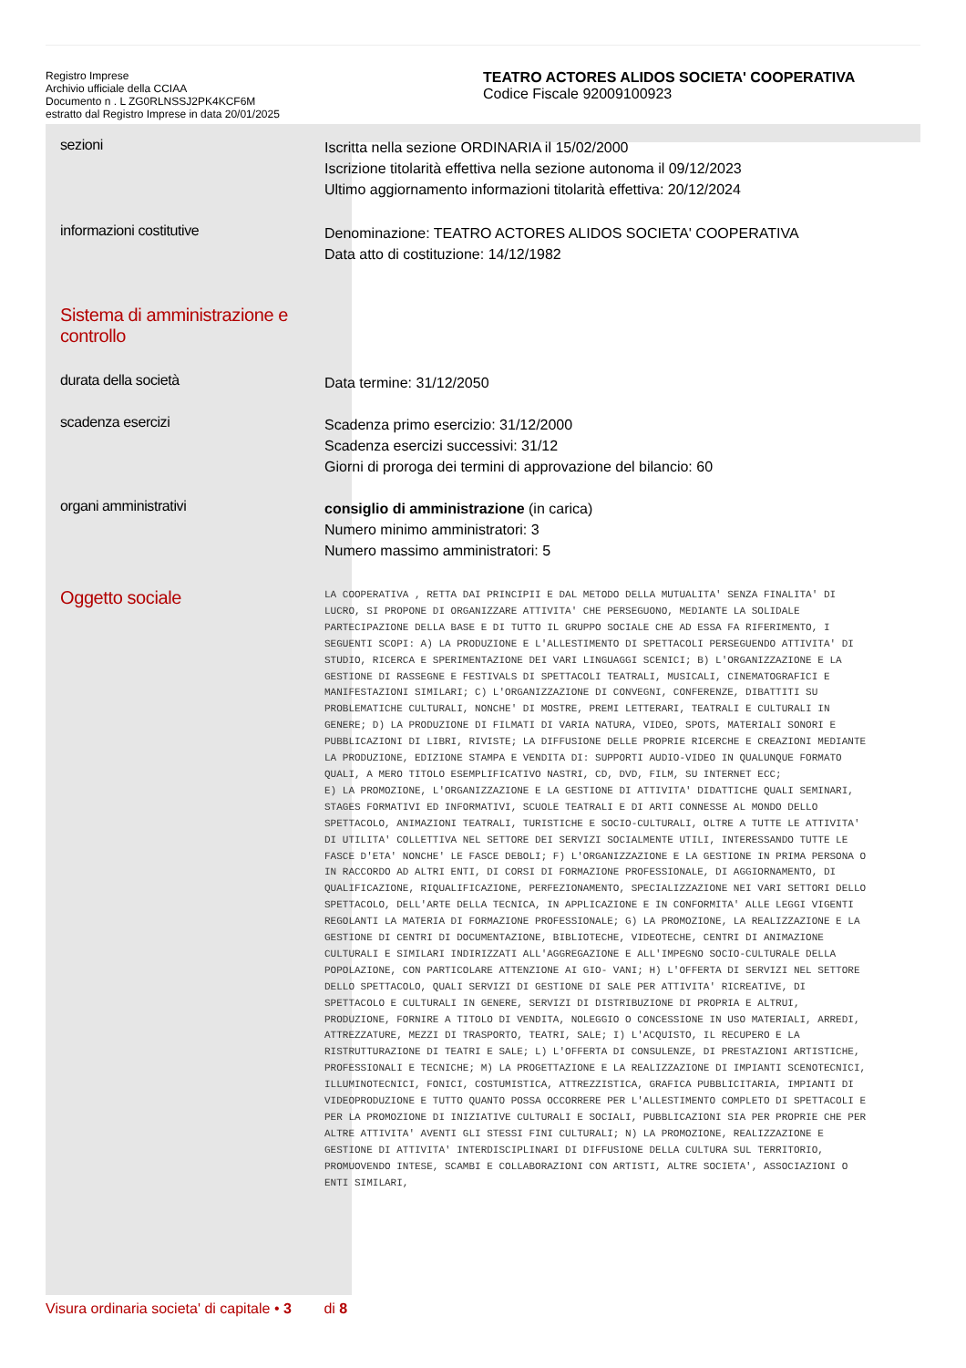Registro Imprese
Archivio ufficiale della CCIAA
Documento n . L ZG0RLNSSJ2PK4KCF6M
estratto dal Registro Imprese in data 20/01/2025
TEATRO ACTORES ALIDOS SOCIETA' COOPERATIVA
Codice Fiscale 92009100923
sezioni
Iscritta nella sezione ORDINARIA il 15/02/2000
Iscrizione titolarità effettiva nella sezione autonoma il 09/12/2023
Ultimo aggiornamento informazioni titolarità effettiva: 20/12/2024
informazioni costitutive
Denominazione: TEATRO ACTORES ALIDOS SOCIETA' COOPERATIVA
Data atto di costituzione: 14/12/1982
Sistema di amministrazione e controllo
durata della società
Data termine: 31/12/2050
scadenza esercizi
Scadenza primo esercizio: 31/12/2000
Scadenza esercizi successivi: 31/12
Giorni di proroga dei termini di approvazione del bilancio: 60
organi amministrativi
consiglio di amministrazione (in carica)
Numero minimo amministratori: 3
Numero massimo amministratori: 5
Oggetto sociale
LA COOPERATIVA , RETTA DAI PRINCIPII E DAL METODO DELLA MUTUALITA' SENZA FINALITA' DI LUCRO, SI PROPONE DI ORGANIZZARE ATTIVITA' CHE PERSEGUONO, MEDIANTE LA SOLIDALE PARTECIPAZIONE DELLA BASE E DI TUTTO IL GRUPPO SOCIALE CHE AD ESSA FA RIFERIMENTO, I SEGUENTI SCOPI: A) LA PRODUZIONE E L'ALLESTIMENTO DI SPETTACOLI PERSEGUENDO ATTIVITA' DI STUDIO, RICERCA E SPERIMENTAZIONE DEI VARI LINGUAGGI SCENICI; B) L'ORGANIZZAZIONE E LA GESTIONE DI RASSEGNE E FESTIVALS DI SPETTACOLI TEATRALI, MUSICALI, CINEMATOGRAFICI E MANIFESTAZIONI SIMILARI; C) L'ORGANIZZAZIONE DI CONVEGNI, CONFERENZE, DIBATTITI SU PROBLEMATICHE CULTURALI, NONCHE' DI MOSTRE, PREMI LETTERARI, TEATRALI E CULTURALI IN GENERE; D) LA PRODUZIONE DI FILMATI DI VARIA NATURA, VIDEO, SPOTS, MATERIALI SONORI E PUBBLICAZIONI DI LIBRI, RIVISTE; LA DIFFUSIONE DELLE PROPRIE RICERCHE E CREAZIONI MEDIANTE LA PRODUZIONE, EDIZIONE STAMPA E VENDITA DI: SUPPORTI AUDIO-VIDEO IN QUALUNQUE FORMATO QUALI, A MERO TITOLO ESEMPLIFICATIVO NASTRI, CD, DVD, FILM, SU INTERNET ECC;
E) LA PROMOZIONE, L'ORGANIZZAZIONE E LA GESTIONE DI ATTIVITA' DIDATTICHE QUALI SEMINARI, STAGES FORMATIVI ED INFORMATIVI, SCUOLE TEATRALI E DI ARTI CONNESSE AL MONDO DELLO SPETTACOLO, ANIMAZIONI TEATRALI, TURISTICHE E SOCIO-CULTURALI, OLTRE A TUTTE LE ATTIVITA' DI UTILITA' COLLETTIVA NEL SETTORE DEI SERVIZI SOCIALMENTE UTILI, INTERESSANDO TUTTE LE FASCE D'ETA' NONCHE' LE FASCE DEBOLI; F) L'ORGANIZZAZIONE E LA GESTIONE IN PRIMA PERSONA O IN RACCORDO AD ALTRI ENTI, DI CORSI DI FORMAZIONE PROFESSIONALE, DI AGGIORNAMENTO, DI QUALIFICAZIONE, RIQUALIFICAZIONE, PERFEZIONAMENTO, SPECIALIZZAZIONE NEI VARI SETTORI DELLO SPETTACOLO, DELL'ARTE DELLA TECNICA, IN APPLICAZIONE E IN CONFORMITA' ALLE LEGGI VIGENTI REGOLANTI LA MATERIA DI FORMAZIONE PROFESSIONALE; G) LA PROMOZIONE, LA REALIZZAZIONE E LA GESTIONE DI CENTRI DI DOCUMENTAZIONE, BIBLIOTECHE, VIDEOTECHE, CENTRI DI ANIMAZIONE CULTURALI E SIMILARI INDIRIZZATI ALL'AGGREGAZIONE E ALL'IMPEGNO SOCIO-CULTURALE DELLA POPOLAZIONE, CON PARTICOLARE ATTENZIONE AI GIO- VANI; H) L'OFFERTA DI SERVIZI NEL SETTORE DELLO SPETTACOLO, QUALI SERVIZI DI GESTIONE DI SALE PER ATTIVITA' RICREATIVE, DI SPETTACOLO E CULTURALI IN GENERE, SERVIZI DI DISTRIBUZIONE DI PROPRIA E ALTRUI, PRODUZIONE, FORNIRE A TITOLO DI VENDITA, NOLEGGIO O CONCESSIONE IN USO MATERIALI, ARREDI, ATTREZZATURE, MEZZI DI TRASPORTO, TEATRI, SALE; I) L'ACQUISTO, IL RECUPERO E LA RISTRUTTURAZIONE DI TEATRI E SALE; L) L'OFFERTA DI CONSULENZE, DI PRESTAZIONI ARTISTICHE, PROFESSIONALI E TECNICHE; M) LA PROGETTAZIONE E LA REALIZZAZIONE DI IMPIANTI SCENOTECNICI, ILLUMINOTECNICI, FONICI, COSTUMISTICA, ATTREZZISTICA, GRAFICA PUBBLICITARIA, IMPIANTI DI VIDEOPRODUZIONE E TUTTO QUANTO POSSA OCCORRERE PER L'ALLESTIMENTO COMPLETO DI SPETTACOLI E PER LA PROMOZIONE DI INIZIATIVE CULTURALI E SOCIALI, PUBBLICAZIONI SIA PER PROPRIE CHE PER ALTRE ATTIVITA' AVENTI GLI STESSI FINI CULTURALI; N) LA PROMOZIONE, REALIZZAZIONE E GESTIONE DI ATTIVITA' INTERDISCIPLINARI DI DIFFUSIONE DELLA CULTURA SUL TERRITORIO, PROMUOVENDO INTESE, SCAMBI E COLLABORAZIONI CON ARTISTI, ALTRE SOCIETA', ASSOCIAZIONI O ENTI SIMILARI,
Visura ordinaria societa' di capitale • 3 di 8